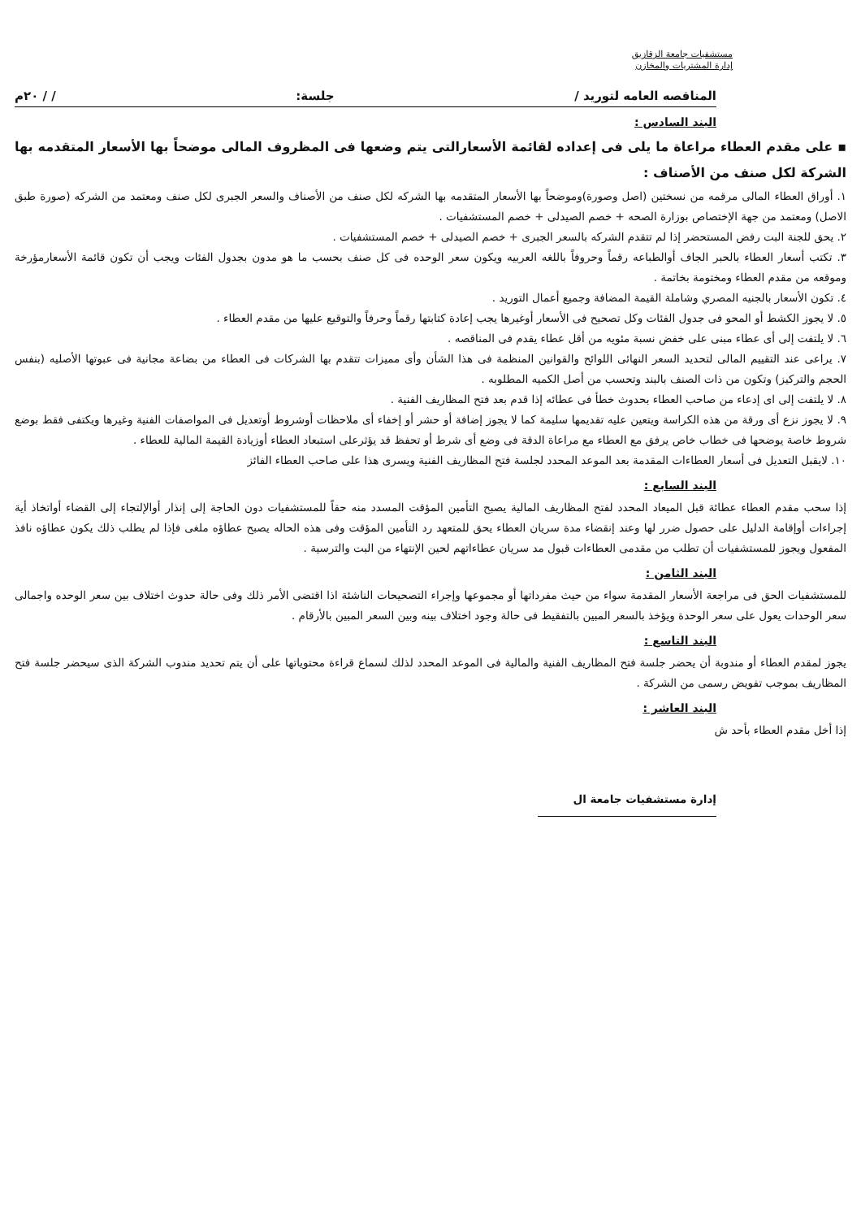مستشفيات جامعة الزقازيق
إدارة المشتريات والمخازن
المناقصه العامه لتوريد / جلسة: / / ٢٠م
البند السادس :
▪ على مقدم العطاء مراعاة ما يلى فى إعداده لقائمة الأسعارالتى يتم وضعها فى المظروف المالى موضحاً بها الأسعار المتقدمه بها الشركة لكل صنف من الأصناف :
١. أوراق العطاء المالى مرقمه من نسختين (اصل وصورة)وموضحاً بها الأسعار المتقدمه بها الشركه لكل صنف من الأصناف والسعر الجبرى لكل صنف ومعتمد من الشركه (صورة طبق الاصل) ومعتمد من جهة الإختصاص بوزارة الصحه + خصم الصيدلى + خصم المستشفيات .
٢. يحق للجنة البت رفض المستحضر إذا لم تتقدم الشركه بالسعر الجبرى + خصم الصيدلى + خصم المستشفيات .
٣. تكتب أسعار العطاء بالحبر الجاف أوالطباعه رقماً وحروفاً باللغه العربيه ويكون سعر الوحده فى كل صنف بحسب ما هو مدون بجدول الفئات ويجب أن تكون قائمة الأسعارمؤرخة وموقعه من مقدم العطاء ومختومة بخاتمة .
٤. تكون الأسعار بالجنيه المصري وشاملة القيمة المضافة وجميع أعمال التوريد .
٥. لا يجوز الكشط أو المحو فى جدول الفئات وكل تصحيح فى الأسعار أوغيرها يجب إعادة كتابتها رقماً وحرفاً والتوقيع عليها من مقدم العطاء .
٦. لا يلتفت إلى أى عطاء مبنى على خفض نسبة مئويه من أقل عطاء يقدم فى المناقصه .
٧. يراعى عند التقييم المالى لتحديد السعر النهائى اللوائح والقوانين المنظمة فى هذا الشأن وأى مميزات تتقدم بها الشركات فى العطاء من بضاعة مجانية فى عبوتها الأصليه (بنفس الحجم والتركيز) وتكون من ذات الصنف بالبند وتحسب من أصل الكميه المطلوبه .
٨. لا يلتفت إلى اى إدعاء من صاحب العطاء بحدوث خطأ فى عطائه إذا قدم بعد فتح المظاريف الفنية .
٩. لا يجوز نزع أى ورقة من هذه الكراسة ويتعين عليه تقديمها سليمة كما لا يجوز إضافة أو حشر أو إخفاء أى ملاحظات أوشروط أوتعديل فى المواصفات الفنية وغيرها ويكتفى فقط بوضع شروط خاصة يوضحها فى خطاب خاص يرفق مع العطاء مع مراعاة الدقة فى وضع أى شرط أو تحفظ قد يؤثرعلى استبعاد العطاء أوزيادة القيمة المالية للعطاء .
١٠. لايقبل التعديل فى أسعار العطاءات المقدمة بعد الموعد المحدد لجلسة فتح المظاريف الفنية ويسرى هذا على صاحب العطاء الفائز
البند السابع :
إذا سحب مقدم العطاء عطائة قبل الميعاد المحدد لفتح المظاريف المالية يصبح التأمين المؤقت المسدد منه حقاً للمستشفيات دون الحاجة إلى إنذار أوالإلتجاء إلى القضاء أواتخاذ أية إجراءات أوإقامة الدليل على حصول ضرر لها وعند إنقضاء مدة سريان العطاء يحق للمتعهد رد التأمين المؤقت وفى هذه الحاله يصبح عطاؤه ملغى فإذا لم يطلب ذلك يكون عطاؤه نافذ المفعول ويجوز للمستشفيات أن تطلب من مقدمى العطاءات قبول مد سريان عطاءاتهم لحين الإنتهاء من البت والترسية .
البند الثامن :
للمستشفيات الحق فى مراجعة الأسعار المقدمة سواء من حيث مفرداتها أو مجموعها وإجراء التصحيحات الناشئة اذا اقتضى الأمر ذلك وفى حالة حدوث اختلاف بين سعر الوحده واجمالى سعر الوحدات يعول على سعر الوحدة ويؤخذ بالسعر المبين بالتفقيط فى حالة وجود اختلاف بينه وبين السعر المبين بالأرقام .
البند التاسع :
يجوز لمقدم العطاء أو مندوبة أن يحضر جلسة فتح المظاريف الفنية والمالية فى الموعد المحدد لذلك لسماع قراءة محتوياتها على أن يتم تحديد مندوب الشركة الذى سيحضر جلسة فتح المظاريف بموجب تفويض رسمى من الشركة .
البند العاشر :
إذا أخل مقدم العطاء بأحد ش
إدارة مستشفيات جامعة ال